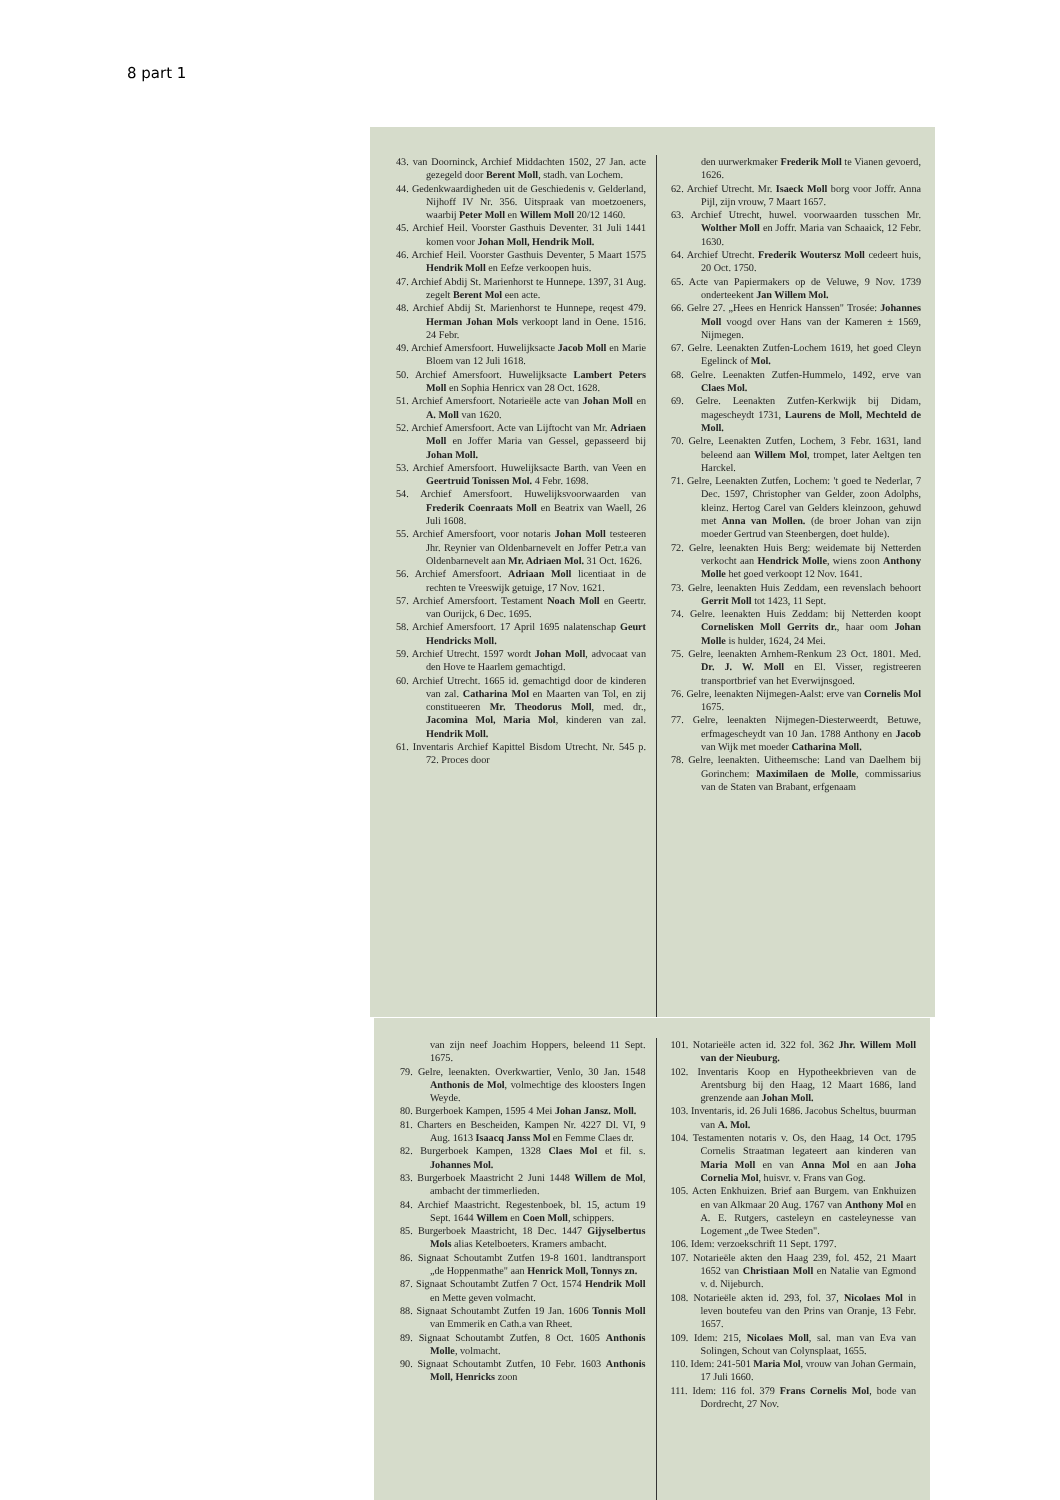8 part 1
43. van Doorninck, Archief Middachten 1502, 27 Jan. acte gezegeld door Berent Moll, stadh. van Lochem.
44. Gedenkwaardigheden uit de Geschiedenis v. Gelderland, Nijhoff IV Nr. 356. Uitspraak van moetzoeners, waarbij Peter Moll en Willem Moll 20/12 1460.
45. Archief Heil. Voorster Gasthuis Deventer. 31 Juli 1441 komen voor Johan Moll, Hendrik Moll.
46. Archief Heil. Voorster Gasthuis Deventer, 5 Maart 1575 Hendrik Moll en Eefze verkoopen huis.
47. Archief Abdij St. Marienhorst te Hunnepe. 1397, 31 Aug. zegelt Berent Mol een acte.
48. Archief Abdij St. Marienhorst te Hunnepe, reqest 479. Herman Johan Mols verkoopt land in Oene. 1516. 24 Febr.
49. Archief Amersfoort. Huwelijksacte Jacob Moll en Marie Bloem van 12 Juli 1618.
50. Archief Amersfoort. Huwelijksacte Lambert Peters Moll en Sophia Henricx van 28 Oct. 1628.
51. Archief Amersfoort. Notarieële acte van Johan Moll en A. Moll van 1620.
52. Archief Amersfoort. Acte van Lijftocht van Mr. Adriaen Moll en Joffer Maria van Gessel, gepasseerd bij Johan Moll.
53. Archief Amersfoort. Huwelijksacte Barth. van Veen en Geertruid Tonissen Mol. 4 Febr. 1698.
54. Archief Amersfoort. Huwelijksvoorwaarden van Frederik Coenraats Moll en Beatrix van Waell, 26 Juli 1608.
55. Archief Amersfoort, voor notaris Johan Moll testeeren Jhr. Reynier van Oldenbarnevelt en Joffer Petr.a van Oldenbarnevelt aan Mr. Adriaen Mol. 31 Oct. 1626.
56. Archief Amersfoort. Adriaan Moll licentiaat in de rechten te Vreeswijk getuige, 17 Nov. 1621.
57. Archief Amersfoort. Testament Noach Moll en Geertr. van Ourijck, 6 Dec. 1695.
58. Archief Amersfoort. 17 April 1695 nalatenschap Geurt Hendricks Moll.
59. Archief Utrecht. 1597 wordt Johan Moll, advocaat van den Hove te Haarlem gemachtigd.
60. Archief Utrecht. 1665 id. gemachtigd door de kinderen van zal. Catharina Mol en Maarten van Tol, en zij constitueeren Mr. Theodorus Moll, med. dr., Jacomina Mol, Maria Mol, kinderen van zal. Hendrik Moll.
61. Inventaris Archief Kapittel Bisdom Utrecht. Nr. 545 p. 72. Proces door
den uurwerkmaker Frederik Moll te Vianen gevoerd, 1626.
62. Archief Utrecht. Mr. Isaeck Moll borg voor Joffr. Anna Pijl, zijn vrouw, 7 Maart 1657.
63. Archief Utrecht, huwel. voorwaarden tusschen Mr. Wolther Moll en Joffr. Maria van Schaaick, 12 Febr. 1630.
64. Archief Utrecht. Frederik Woutersz Moll cedeert huis, 20 Oct. 1750.
65. Acte van Papiermakers op de Veluwe, 9 Nov. 1739 onderteekent Jan Willem Mol.
66. Gelre 27. „Hees en Henrick Hanssen" Trosée: Johannes Moll voogd over Hans van der Kameren ± 1569, Nijmegen.
67. Gelre. Leenakten Zutfen-Lochem 1619, het goed Cleyn Egelinck of Mol.
68. Gelre. Leenakten Zutfen-Hummelo, 1492, erve van Claes Mol.
69. Gelre. Leenakten Zutfen-Kerkwijk bij Didam, magescheydt 1731, Laurens de Moll, Mechteld de Moll.
70. Gelre, Leenakten Zutfen, Lochem, 3 Febr. 1631, land beleend aan Willem Mol, trompet, later Aeltgen ten Harckel.
71. Gelre, Leenakten Zutfen, Lochem: 't goed te Nederlar, 7 Dec. 1597, Christopher van Gelder, zoon Adolphs, kleinz. Hertog Carel van Gelders kleinzoon, gehuwd met Anna van Mollen. (de broer Johan van zijn moeder Gertrud van Steenbergen, doet hulde).
72. Gelre, leenakten Huis Berg: weidemate bij Netterden verkocht aan Hendrick Molle, wiens zoon Anthony Molle het goed verkoopt 12 Nov. 1641.
73. Gelre, leenakten Huis Zeddam, een revenslach behoort Gerrit Moll tot 1423, 11 Sept.
74. Gelre. leenakten Huis Zeddam: bij Netterden koopt Cornelisken Moll Gerrits dr., haar oom Johan Molle is hulder, 1624, 24 Mei.
75. Gelre, leenakten Arnhem-Renkum 23 Oct. 1801. Med. Dr. J. W. Moll en El. Visser, registreeren transportbrief van het Everwijnsgoed.
76. Gelre, leenakten Nijmegen-Aalst: erve van Cornelis Mol 1675.
77. Gelre, leenakten Nijmegen-Diesterweerdt, Betuwe, erfmagescheydt van 10 Jan. 1788 Anthony en Jacob van Wijk met moeder Catharina Moll.
78. Gelre, leenakten. Uitheemsche: Land van Daelhem bij Gorinchem: Maximilaen de Molle, commissarius van de Staten van Brabant, erfgenaam
van zijn neef Joachim Hoppers, beleend 11 Sept. 1675.
79. Gelre, leenakten. Overkwartier, Venlo, 30 Jan. 1548 Anthonis de Mol, volmechtige des kloosters Ingen Weyde.
80. Burgerboek Kampen, 1595 4 Mei Johan Jansz. Moll.
81. Charters en Bescheiden, Kampen Nr. 4227 Dl. VI, 9 Aug. 1613 Isaacq Janss Mol en Femme Claes dr.
82. Burgerboek Kampen, 1328 Claes Mol et fil. s. Johannes Mol.
83. Burgerboek Maastricht 2 Juni 1448 Willem de Mol, ambacht der timmerlieden.
84. Archief Maastricht. Regestenboek, bl. 15, actum 19 Sept. 1644 Willem en Coen Moll, schippers.
85. Burgerboek Maastricht, 18 Dec. 1447 Gijyselbertus Mols alias Ketelboeters. Kramers ambacht.
86. Signaat Schoutambt Zutfen 19-8 1601. landtransport „de Hoppenmathe" aan Henrick Moll, Tonnys zn.
87. Signaat Schoutambt Zutfen 7 Oct. 1574 Hendrik Moll en Mette geven volmacht.
88. Signaat Schoutambt Zutfen 19 Jan. 1606 Tonnis Moll van Emmerik en Cath.a van Rheet.
89. Signaat Schoutambt Zutfen, 8 Oct. 1605 Anthonis Molle, volmacht.
90. Signaat Schoutambt Zutfen, 10 Febr. 1603 Anthonis Moll, Henricks zoon
101. Notarieële acten id. 322 fol. 362 Jhr. Willem Moll van der Nieuburg.
102. Inventaris Koop en Hypotheekbrieven van de Arentsburg bij den Haag, 12 Maart 1686, land grenzende aan Johan Moll.
103. Inventaris, id. 26 Juli 1686. Jacobus Scheltus, buurman van A. Mol.
104. Testamenten notaris v. Os, den Haag, 14 Oct. 1795 Cornelis Straatman legateert aan kinderen van Maria Moll en van Anna Mol en aan Joha Cornelia Mol, huisvr. v. Frans van Gog.
105. Acten Enkhuizen. Brief aan Burgem. van Enkhuizen en van Alkmaar 20 Aug. 1767 van Anthony Mol en A. E. Rutgers, casteleyn en casteleynesse van Logement „de Twee Steden".
106. Idem: verzoekschrift 11 Sept. 1797.
107. Notarieële akten den Haag 239, fol. 452, 21 Maart 1652 van Christiaan Moll en Natalie van Egmond v. d. Nijeburch.
108. Notarieële akten id. 293, fol. 37, Nicolaes Mol in leven boutefeu van den Prins van Oranje, 13 Febr. 1657.
109. Idem: 215, Nicolaes Moll, sal. man van Eva van Solingen, Schout van Colynsplaat, 1655.
110. Idem: 241-501 Maria Mol, vrouw van Johan Germain, 17 Juli 1660.
111. Idem: 116 fol. 379 Frans Cornelis Mol, bode van Dordrecht, 27 Nov.